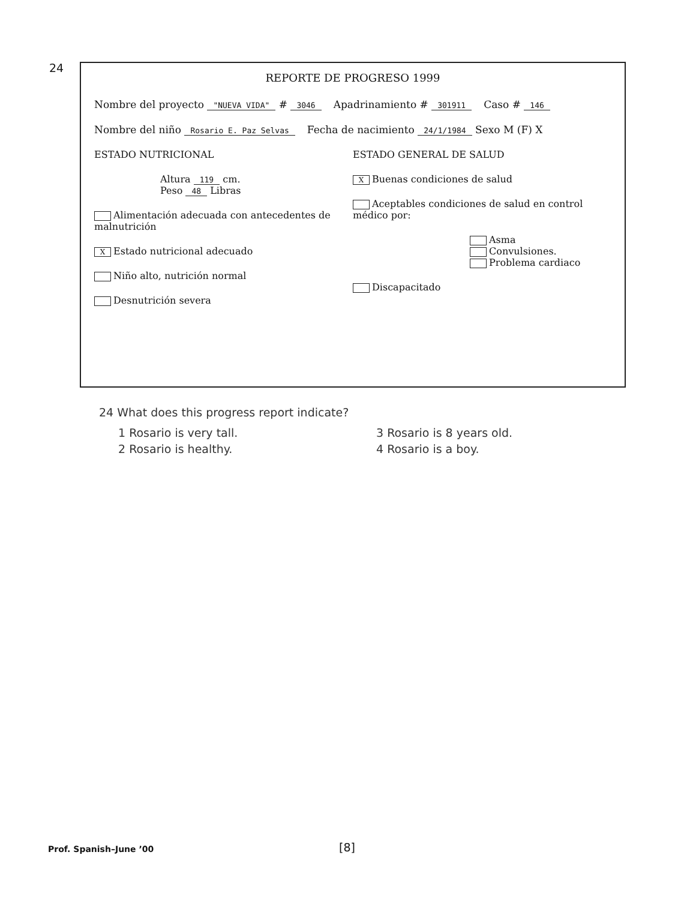24
REPORTE DE PROGRESO 1999
Nombre del proyecto "NUEVA VIDA" # 3046 Apadrinamiento # 301911 Caso # 146
Nombre del niño Rosario E. Paz Selvas Fecha de nacimiento 24/1/1984 Sexo M (F) X
ESTADO NUTRICIONAL
Altura 119 cm.
Peso 48 Libras
Alimentación adecuada con antecedentes de malnutrición
X Estado nutricional adecuado
Niño alto, nutrición normal
Desnutrición severa
ESTADO GENERAL DE SALUD
X Buenas condiciones de salud
Aceptables condiciones de salud en control médico por:
Asma
Convulsiones.
Problema cardiaco
Discapacitado
24 What does this progress report indicate?
1 Rosario is very tall.
3 Rosario is 8 years old.
2 Rosario is healthy.
4 Rosario is a boy.
Prof. Spanish–June ’00 [8]